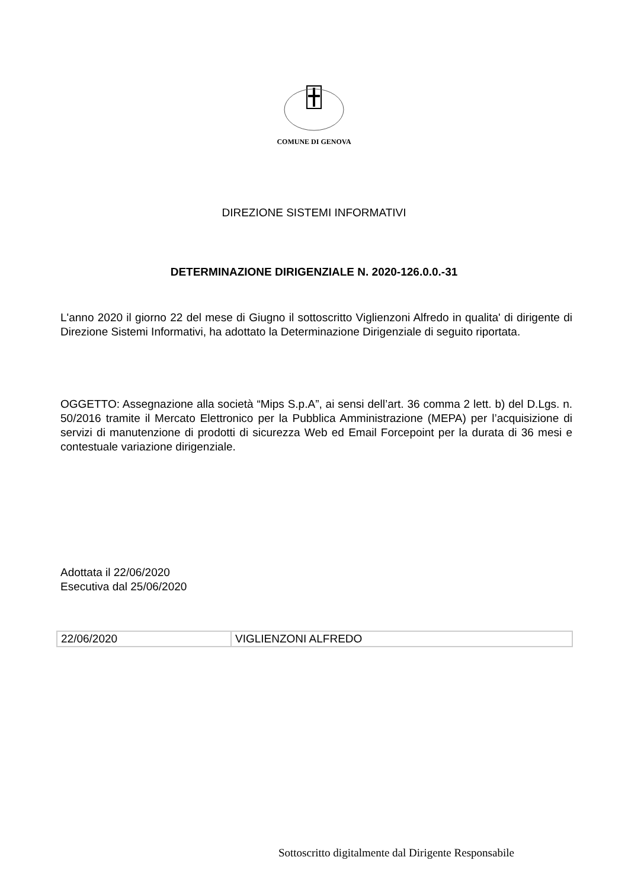COMUNE DI GENOVA
DIREZIONE SISTEMI INFORMATIVI
DETERMINAZIONE DIRIGENZIALE N. 2020-126.0.0.-31
L'anno 2020 il giorno 22 del mese di Giugno il sottoscritto Viglienzoni Alfredo in qualita' di dirigente di Direzione Sistemi Informativi, ha adottato la Determinazione Dirigenziale di seguito riportata.
OGGETTO: Assegnazione alla società “Mips S.p.A”, ai sensi dell’art. 36 comma 2 lett. b) del D.Lgs. n. 50/2016 tramite il Mercato Elettronico per la Pubblica Amministrazione (MEPA) per l’acquisizione di servizi di manutenzione di prodotti di sicurezza Web ed Email Forcepoint per la durata di 36 mesi e contestuale variazione dirigenziale.
Adottata il 22/06/2020
Esecutiva dal 25/06/2020
| 22/06/2020 | VIGLIENZONI ALFREDO |
Sottoscritto digitalmente dal Dirigente Responsabile